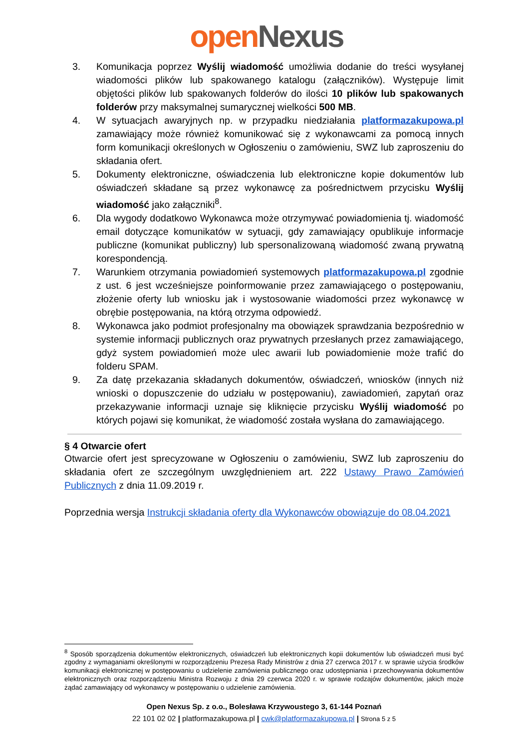open Nexus
3. Komunikacja poprzez Wyślij wiadomość umożliwia dodanie do treści wysyłanej wiadomości plików lub spakowanego katalogu (załączników). Występuje limit objętości plików lub spakowanych folderów do ilości 10 plików lub spakowanych folderów przy maksymalnej sumarycznej wielkości 500 MB.
4. W sytuacjach awaryjnych np. w przypadku niedziałania platformazakupowa.pl zamawiający może również komunikować się z wykonawcami za pomocą innych form komunikacji określonych w Ogłoszeniu o zamówieniu, SWZ lub zaproszeniu do składania ofert.
5. Dokumenty elektroniczne, oświadczenia lub elektroniczne kopie dokumentów lub oświadczeń składane są przez wykonawcę za pośrednictwem przycisku Wyślij wiadomość jako załączniki<sup>8</sup>.
6. Dla wygody dodatkowo Wykonawca może otrzymywać powiadomienia tj. wiadomość email dotyczące komunikatów w sytuacji, gdy zamawiający opublikuje informacje publiczne (komunikat publiczny) lub spersonalizowaną wiadomość zwaną prywatną korespondencją.
7. Warunkiem otrzymania powiadomień systemowych platformazakupowa.pl zgodnie z ust. 6 jest wcześniejsze poinformowanie przez zamawiającego o postępowaniu, złożenie oferty lub wniosku jak i wystosowanie wiadomości przez wykonawcę w obrębie postępowania, na którą otrzyma odpowiedź.
8. Wykonawca jako podmiot profesjonalny ma obowiązek sprawdzania bezpośrednio w systemie informacji publicznych oraz prywatnych przesłanych przez zamawiającego, gdyż system powiadomień może ulec awarii lub powiadomienie może trafić do folderu SPAM.
9. Za datę przekazania składanych dokumentów, oświadczeń, wniosków (innych niż wnioski o dopuszczenie do udziału w postępowaniu), zawiadomień, zapytań oraz przekazywanie informacji uznaje się kliknięcie przycisku Wyślij wiadomość po których pojawi się komunikat, że wiadomość została wysłana do zamawiającego.
§ 4 Otwarcie ofert
Otwarcie ofert jest sprecyzowane w Ogłoszeniu o zamówieniu, SWZ lub zaproszeniu do składania ofert ze szczególnym uwzględnieniem art. 222 Ustawy Prawo Zamówień Publicznych z dnia 11.09.2019 r.
Poprzednia wersja Instrukcji składania oferty dla Wykonawców obowiązuje do 08.04.2021
<sup>8</sup> Sposób sporządzenia dokumentów elektronicznych, oświadczeń lub elektronicznych kopii dokumentów lub oświadczeń musi być zgodny z wymaganiami określonymi w rozporządzeniu Prezesa Rady Ministrów z dnia 27 czerwca 2017 r. w sprawie użycia środków komunikacji elektronicznej w postępowaniu o udzielenie zamówienia publicznego oraz udostępniania i przechowywania dokumentów elektronicznych oraz rozporządzeniu Ministra Rozwoju z dnia 29 czerwca 2020 r. w sprawie rodzajów dokumentów, jakich może żądać zamawiający od wykonawcy w postępowaniu o udzielenie zamówienia.
Open Nexus Sp. z o.o., Bolesława Krzywoustego 3, 61-144 Poznań
22 101 02 02 | platformazakupowa.pl | cwk@platformazakupowa.pl | Strona 5 z 5